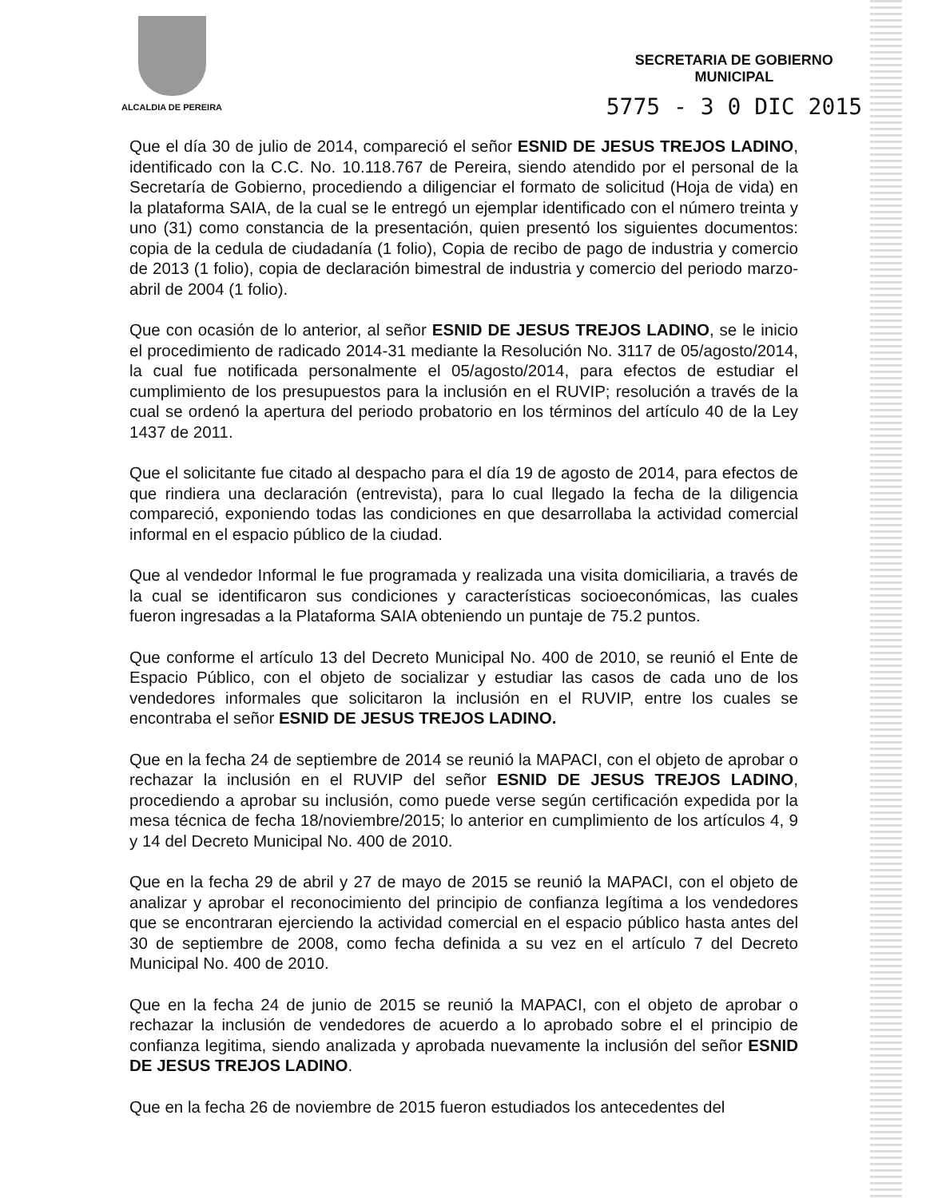ALCALDIA DE PEREIRA
SECRETARIA DE GOBIERNO
MUNICIPAL
5775 - 3 0 DIC 2015
Que el día 30 de julio de 2014, compareció el señor ESNID DE JESUS TREJOS LADINO, identificado con la C.C. No. 10.118.767 de Pereira, siendo atendido por el personal de la Secretaría de Gobierno, procediendo a diligenciar el formato de solicitud (Hoja de vida) en la plataforma SAIA, de la cual se le entregó un ejemplar identificado con el número treinta y uno (31) como constancia de la presentación, quien presentó los siguientes documentos: copia de la cedula de ciudadanía (1 folio), Copia de recibo de pago de industria y comercio de 2013 (1 folio), copia de declaración bimestral de industria y comercio del periodo marzo-abril de 2004 (1 folio).
Que con ocasión de lo anterior, al señor ESNID DE JESUS TREJOS LADINO, se le inicio el procedimiento de radicado 2014-31 mediante la Resolución No. 3117 de 05/agosto/2014, la cual fue notificada personalmente el 05/agosto/2014, para efectos de estudiar el cumplimiento de los presupuestos para la inclusión en el RUVIP; resolución a través de la cual se ordenó la apertura del periodo probatorio en los términos del artículo 40 de la Ley 1437 de 2011.
Que el solicitante fue citado al despacho para el día 19 de agosto de 2014, para efectos de que rindiera una declaración (entrevista), para lo cual llegado la fecha de la diligencia compareció, exponiendo todas las condiciones en que desarrollaba la actividad comercial informal en el espacio público de la ciudad.
Que al vendedor Informal le fue programada y realizada una visita domiciliaria, a través de la cual se identificaron sus condiciones y características socioeconómicas, las cuales fueron ingresadas a la Plataforma SAIA obteniendo un puntaje de 75.2 puntos.
Que conforme el artículo 13 del Decreto Municipal No. 400 de 2010, se reunió el Ente de Espacio Público, con el objeto de socializar y estudiar las casos de cada uno de los vendedores informales que solicitaron la inclusión en el RUVIP, entre los cuales se encontraba el señor ESNID DE JESUS TREJOS LADINO.
Que en la fecha 24 de septiembre de 2014 se reunió la MAPACI, con el objeto de aprobar o rechazar la inclusión en el RUVIP del señor ESNID DE JESUS TREJOS LADINO, procediendo a aprobar su inclusión, como puede verse según certificación expedida por la mesa técnica de fecha 18/noviembre/2015; lo anterior en cumplimiento de los artículos 4, 9 y 14 del Decreto Municipal No. 400 de 2010.
Que en la fecha 29 de abril y 27 de mayo de 2015 se reunió la MAPACI, con el objeto de analizar y aprobar el reconocimiento del principio de confianza legítima a los vendedores que se encontraran ejerciendo la actividad comercial en el espacio público hasta antes del 30 de septiembre de 2008, como fecha definida a su vez en el artículo 7 del Decreto Municipal No. 400 de 2010.
Que en la fecha 24 de junio de 2015 se reunió la MAPACI, con el objeto de aprobar o rechazar la inclusión de vendedores de acuerdo a lo aprobado sobre el el principio de confianza legitima, siendo analizada y aprobada nuevamente la inclusión del señor ESNID DE JESUS TREJOS LADINO.
Que en la fecha 26 de noviembre de 2015 fueron estudiados los antecedentes del